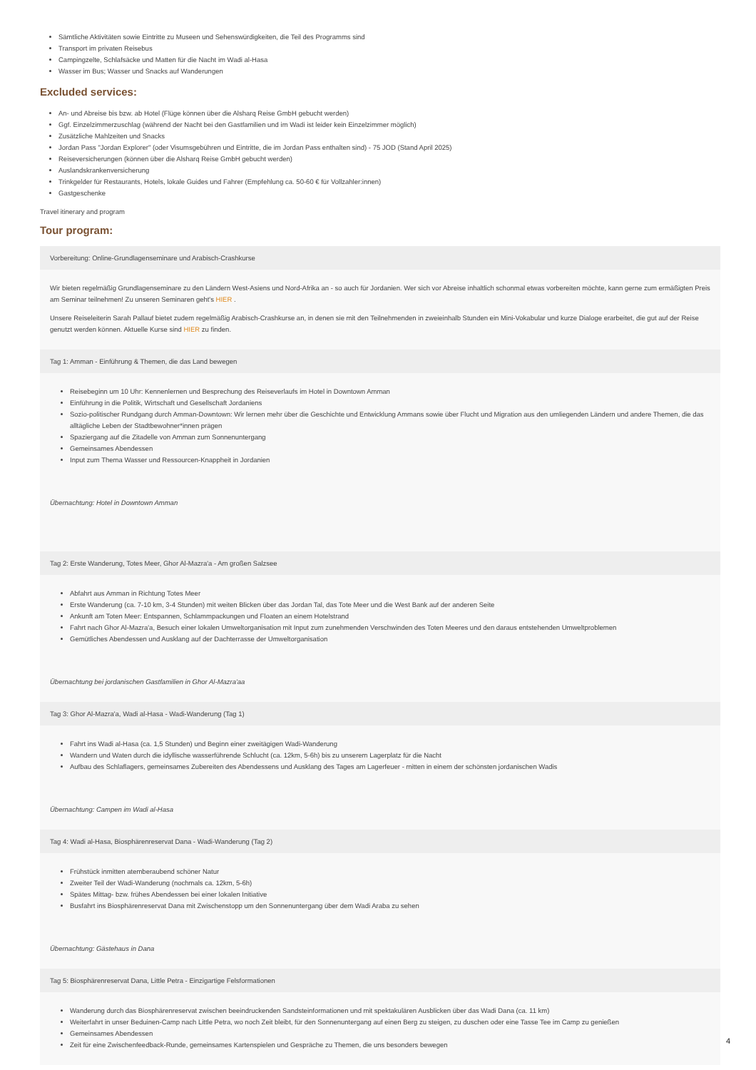Sämtliche Aktivitäten sowie Eintritte zu Museen und Sehenswürdigkeiten, die Teil des Programms sind
Transport im privaten Reisebus
Campingzelte, Schlafsäcke und Matten für die Nacht im Wadi al-Hasa
Wasser im Bus; Wasser und Snacks auf Wanderungen
Excluded services:
An- und Abreise bis bzw. ab Hotel (Flüge können über die Alsharq Reise GmbH gebucht werden)
Ggf. Einzelzimmerzuschlag (während der Nacht bei den Gastfamilien und im Wadi ist leider kein Einzelzimmer möglich)
Zusätzliche Mahlzeiten und Snacks
Jordan Pass "Jordan Explorer" (oder Visumsgebühren und Eintritte, die im Jordan Pass enthalten sind) - 75 JOD (Stand April 2025)
Reiseversicherungen (können über die Alsharq Reise GmbH gebucht werden)
Auslandskrankenversicherung
Trinkgelder für Restaurants, Hotels, lokale Guides und Fahrer (Empfehlung ca. 50-60 € für Vollzahler:innen)
Gastgeschenke
Travel itinerary and program
Tour program:
Vorbereitung: Online-Grundlagenseminare und Arabisch-Crashkurse
Wir bieten regelmäßig Grundlagenseminare zu den Ländern West-Asiens und Nord-Afrika an - so auch für Jordanien. Wer sich vor Abreise inhaltlich schonmal etwas vorbereiten möchte, kann gerne zum ermäßigten Preis am Seminar teilnehmen! Zu unseren Seminaren geht's HIER .
Unsere Reiseleiterin Sarah Pallauf bietet zudem regelmäßig Arabisch-Crashkurse an, in denen sie mit den Teilnehmenden in zweieinhalb Stunden ein Mini-Vokabular und kurze Dialoge erarbeitet, die gut auf der Reise genutzt werden können. Aktuelle Kurse sind HIER zu finden.
Tag 1: Amman - Einführung & Themen, die das Land bewegen
Reisebeginn um 10 Uhr: Kennenlernen und Besprechung des Reiseverlaufs im Hotel in Downtown Amman
Einführung in die Politik, Wirtschaft und Gesellschaft Jordaniens
Sozio-politischer Rundgang durch Amman-Downtown: Wir lernen mehr über die Geschichte und Entwicklung Ammans sowie über Flucht und Migration aus den umliegenden Ländern und andere Themen, die das alltägliche Leben der Stadtbewohner*innen prägen
Spaziergang auf die Zitadelle von Amman zum Sonnenuntergang
Gemeinsames Abendessen
Input zum Thema Wasser und Ressourcen-Knappheit in Jordanien
Übernachtung: Hotel in Downtown Amman
Tag 2: Erste Wanderung, Totes Meer, Ghor Al-Mazra'a - Am großen Salzsee
Abfahrt aus Amman in Richtung Totes Meer
Erste Wanderung (ca. 7-10 km, 3-4 Stunden) mit weiten Blicken über das Jordan Tal, das Tote Meer und die West Bank auf der anderen Seite
Ankunft am Toten Meer: Entspannen, Schlammpackungen und Floaten an einem Hotelstrand
Fahrt nach Ghor Al-Mazra'a, Besuch einer lokalen Umweltorganisation mit Input zum zunehmenden Verschwinden des Toten Meeres und den daraus entstehenden Umweltproblemen
Gemütliches Abendessen und Ausklang auf der Dachterrasse der Umweltorganisation
Übernachtung bei jordanischen Gastfamilien in Ghor Al-Mazra'aa
Tag 3: Ghor Al-Mazra'a, Wadi al-Hasa - Wadi-Wanderung (Tag 1)
Fahrt ins Wadi al-Hasa (ca. 1,5 Stunden) und Beginn einer zweitägigen Wadi-Wanderung
Wandern und Waten durch die idyllische wasserführende Schlucht (ca. 12km, 5-6h) bis zu unserem Lagerplatz für die Nacht
Aufbau des Schlaflagers, gemeinsames Zubereiten des Abendessens und Ausklang des Tages am Lagerfeuer - mitten in einem der schönsten jordanischen Wadis
Übernachtung: Campen im Wadi al-Hasa
Tag 4: Wadi al-Hasa, Biosphärenreservat Dana - Wadi-Wanderung (Tag 2)
Frühstück inmitten atemberaubend schöner Natur
Zweiter Teil der Wadi-Wanderung (nochmals ca. 12km, 5-6h)
Spätes Mittag- bzw. frühes Abendessen bei einer lokalen Initiative
Busfahrt ins Biosphärenreservat Dana mit Zwischenstopp um den Sonnenuntergang über dem Wadi Araba zu sehen
Übernachtung: Gästehaus in Dana
Tag 5: Biosphärenreservat Dana, Little Petra - Einzigartige Felsformationen
Wanderung durch das Biosphärenreservat zwischen beeindruckenden Sandsteinformationen und mit spektakulären Ausblicken über das Wadi Dana (ca. 11 km)
Weiterfahrt in unser Beduinen-Camp nach Little Petra, wo noch Zeit bleibt, für den Sonnenuntergang auf einen Berg zu steigen, zu duschen oder eine Tasse Tee im Camp zu genießen
Gemeinsames Abendessen
Zeit für eine Zwischenfeedback-Runde, gemeinsames Kartenspielen und Gespräche zu Themen, die uns besonders bewegen
4